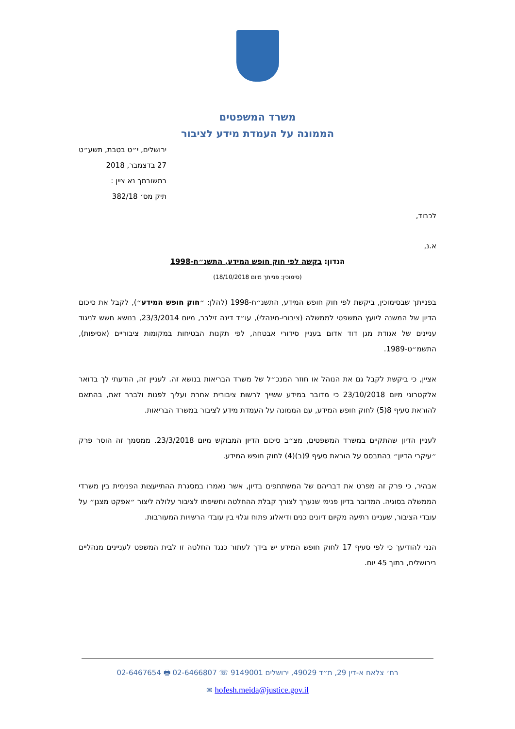משרד המשפטים
הממונה על העמדת מידע לציבור
ירושלים, י״ט בטבת, תשע״ט
27 בדצמבר, 2018
בתשובתך נא ציין :
תיק מס׳ 382/18
לכבוד,
א.נ,
הנדון: בקשה לפי חוק חופש המידע, התשנ״ח-1998
(סימוכין: פנייתך מיום 18/10/2018)
בפנייתך שבסימוכין, ביקשת לפי חוק חופש המידע, התשנ״ח-1998 (להלן: ״חוק חופש המידע״), לקבל את סיכום הדיון של המשנה ליועץ המשפטי לממשלה (ציבורי-מינהלי), עו״ד דינה זילבר, מיום 23/3/2014, בנושא חשש לניגוד עניינים של אגודת מגן דוד אדום בעניין סידורי אבטחה, לפי תקנות הבטיחות במקומות ציבוריים (אסיפות), התשמ״ט-1989.
אציין, כי ביקשת לקבל גם את הנוהל או חוזר המנכ״ל של משרד הבריאות בנושא זה. לעניין זה, הודעתי לך בדואר אלקטרוני מיום 23/10/2018 כי מדובר במידע ששייך לרשות ציבורית אחרת ועליך לפנות ולברר זאת, בהתאם להוראת סעיף 8(5) לחוק חופש המידע, עם הממונה על העמדת מידע לציבור במשרד הבריאות.
לעניין הדיון שהתקיים במשרד המשפטים, מצ״ב סיכום הדיון המבוקש מיום 23/3/2018. ממסמך זה הוסר פרק ״עיקרי הדיון״ בהתבסס על הוראת סעיף 9(ב)(4) לחוק חופש המידע.
אבהיר, כי פרק זה מפרט את דבריהם של המשתתפים בדיון, אשר נאמרו במסגרת ההתייעצות הפנימית בין משרדי הממשלה בסוגיה. המדובר בדיון פנימי שנערך לצורך קבלת ההחלטה וחשיפתו לציבור עלולה ליצור ״אפקט מצנן״ על עובדי הציבור, שעניינו רתיעה מקיום דיונים כנים ודיאלוג פתוח וגלוי בין עובדי הרשויות המעורבות.
הנני להודיעך כי לפי סעיף 17 לחוק חופש המידע יש בידך לעתור כנגד החלטה זו לבית המשפט לעניינים מנהליים בירושלים, בתוך 45 יום.
רח׳ צלאח א-דין 29, ת״ד 49029, ירושלים 9149001 ☏ 02-6466807 🖶 02-6467654
hofesh.meida@justice.gov.il ✉